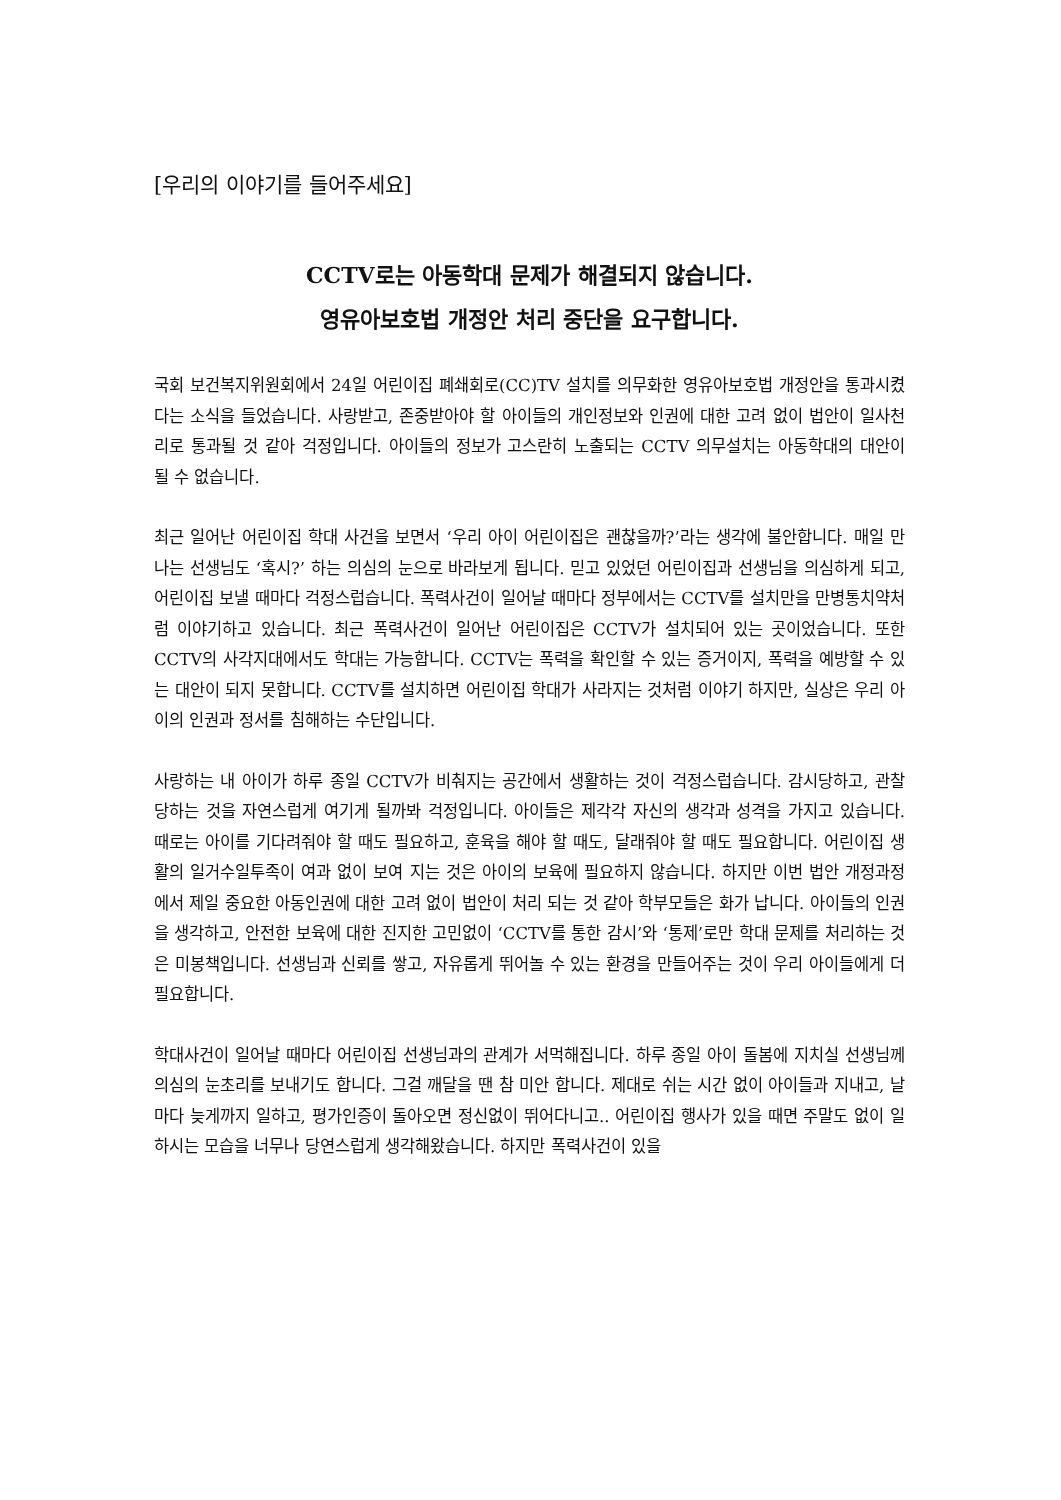[우리의 이야기를 들어주세요]
CCTV로는 아동학대 문제가 해결되지 않습니다.
영유아보호법 개정안 처리 중단을 요구합니다.
국회 보건복지위원회에서 24일 어린이집 폐쇄회로(CC)TV 설치를 의무화한 영유아보호법 개정안을 통과시켰다는 소식을 들었습니다. 사랑받고, 존중받아야 할 아이들의 개인정보와 인권에 대한 고려 없이 법안이 일사천리로 통과될 것 같아 걱정입니다. 아이들의 정보가 고스란히 노출되는 CCTV 의무설치는 아동학대의 대안이 될 수 없습니다.
최근 일어난 어린이집 학대 사건을 보면서 ‘우리 아이 어린이집은 괜찮을까?’라는 생각에 불안합니다. 매일 만나는 선생님도 ‘혹시?’ 하는 의심의 눈으로 바라보게 됩니다. 믿고 있었던 어린이집과 선생님을 의심하게 되고, 어린이집 보낼 때마다 걱정스럽습니다. 폭력사건이 일어날 때마다 정부에서는 CCTV를 설치만을 만병통치약처럼 이야기하고 있습니다. 최근 폭력사건이 일어난 어린이집은 CCTV가 설치되어 있는 곳이었습니다. 또한 CCTV의 사각지대에서도 학대는 가능합니다. CCTV는 폭력을 확인할 수 있는 증거이지, 폭력을 예방할 수 있는 대안이 되지 못합니다. CCTV를 설치하면 어린이집 학대가 사라지는 것처럼 이야기 하지만, 실상은 우리 아이의 인권과 정서를 침해하는 수단입니다.
사랑하는 내 아이가 하루 종일 CCTV가 비춰지는 공간에서 생활하는 것이 걱정스럽습니다. 감시당하고, 관찰 당하는 것을 자연스럽게 여기게 될까봐 걱정입니다. 아이들은 제각각 자신의 생각과 성격을 가지고 있습니다. 때로는 아이를 기다려줘야 할 때도 필요하고, 훈육을 해야 할 때도, 달래줘야 할 때도 필요합니다. 어린이집 생활의 일거수일투족이 여과 없이 보여 지는 것은 아이의 보육에 필요하지 않습니다. 하지만 이번 법안 개정과정에서 제일 중요한 아동인권에 대한 고려 없이 법안이 처리 되는 것 같아 학부모들은 화가 납니다. 아이들의 인권을 생각하고, 안전한 보육에 대한 진지한 고민없이 ‘CCTV를 통한 감시’와 ‘통제’로만 학대 문제를 처리하는 것은 미봉책입니다. 선생님과 신뢰를 쌓고, 자유롭게 뛰어놀 수 있는 환경을 만들어주는 것이 우리 아이들에게 더 필요합니다.
학대사건이 일어날 때마다 어린이집 선생님과의 관계가 서먹해집니다. 하루 종일 아이 돌봄에 지치실 선생님께 의심의 눈초리를 보내기도 합니다. 그걸 깨달을 땐 참 미안 합니다. 제대로 쉬는 시간 없이 아이들과 지내고, 날마다 늦게까지 일하고, 평가인증이 돌아오면 정신없이 뛰어다니고.. 어린이집 행사가 있을 때면 주말도 없이 일하시는 모습을 너무나 당연스럽게 생각해왔습니다. 하지만 폭력사건이 있을